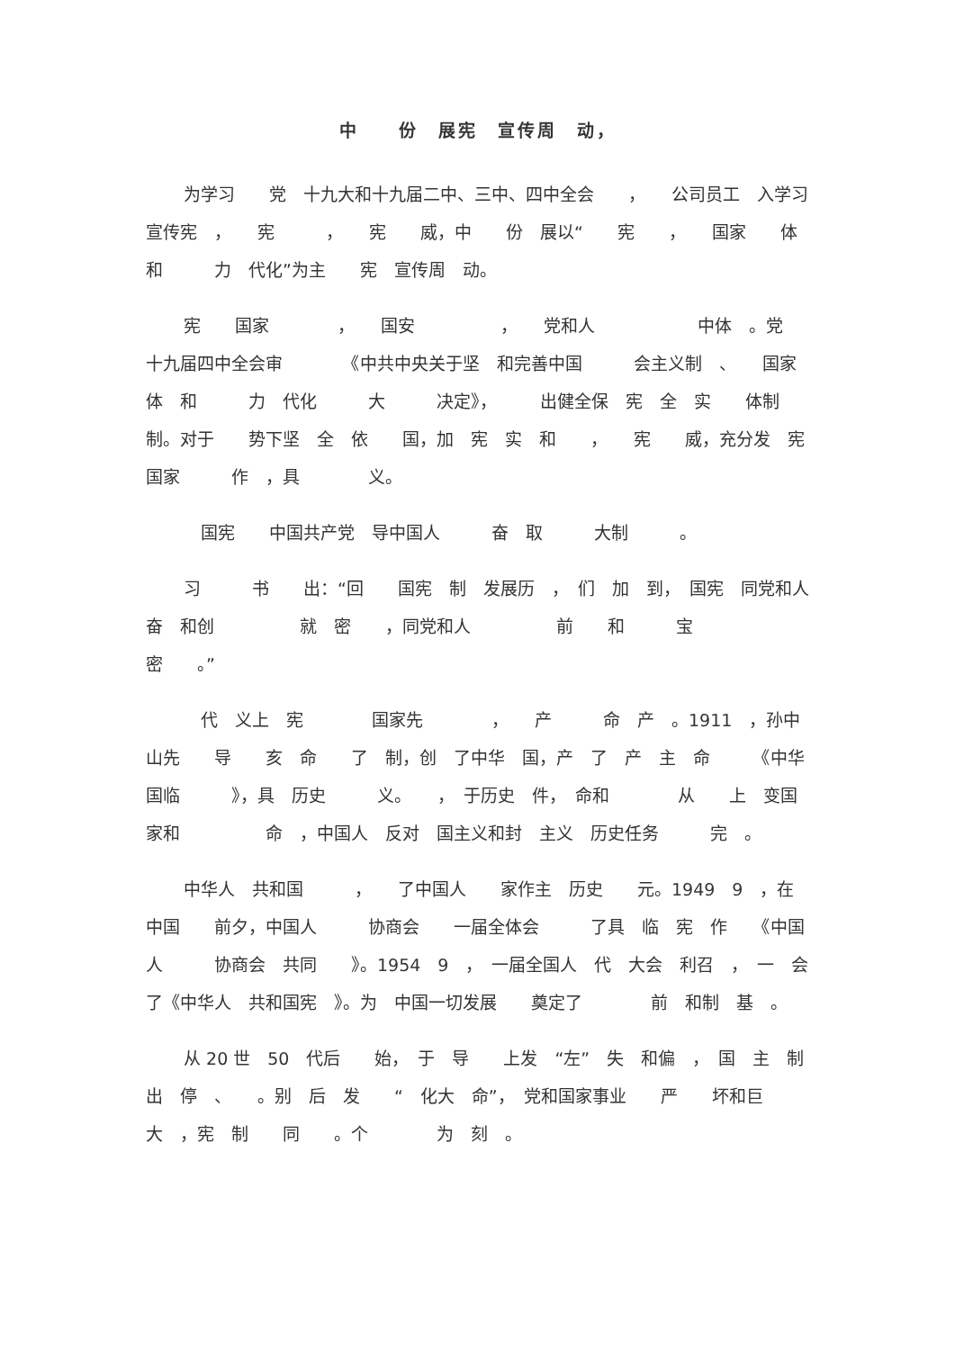中　　份　展宪　宣传周　动，
为学习　　党　十九大和十九届二中、三中、四中全会　　，　　公司员工　入学习宣传宪　，　　宪　　　，　　宪　　威，中　　份　展以“　　宪　　，　　国家　　体　和　　　力　代化”为主　　宪　宣传周　动。
宪　　国家　　　　，　　国安　　　　　，　　党和人　　　　　　中体　。党　十九届四中全会审　　　　《中共中央关于坚　和完善中国　　　会主义制　、　　国家　　体　和　　　力　代化　　　大　　　决定》，　　　出健全保　宪　全　实　　体制　制。对于　　势下坚　全　依　　国，加　宪　实　和　　，　　宪　　威，充分发　宪　　国家　　　作　，具　　　　义。
　国宪　　中国共产党　导中国人　　　奋　取　　　大制　　　。
习　　　书　　出：“回　　国宪　制　发展历　，　们　加　到，　国宪　同党和人　　　　　　奋　和创　　　　　就　密　　，同党和人　　　　　前　　和　　　宝　　　　密　　。”
　代　义上　宪　　　　国家先　　　　，　　产　　　命　产　。1911　，孙中山先　　导　　亥　命　　了　制，创　了中华　国，产　了　产　主　命　　　《中华　国临　　　》，具　历史　　　义。　　，　于历史　件，　命和　　　　从　　上　变国家和　　　　　命　，中国人　反对　国主义和封　主义　历史任务　　　完　。
中华人　共和国　　　，　　了中国人　　家作主　历史　　元。1949　9　，在　中国　　前夕，中国人　　　协商会　　一届全体会　　　了具　临　宪　作　　《中国人　　　协商会　共同　　》。1954　9　，　一届全国人　代　大会　利召　，　一　会　　　了《中华人　共和国宪　》。为　中国一切发展　　奠定了　　　　前　和制　基　。
从 20 世　50　代后　　始，　于　导　　上发　“左”　失　和偏　，　国　主　制　　出　停　、　　。别　后　发　　“　化大　命”，　党和国家事业　　严　　坏和巨大　，宪　制　　同　　。个　　　　为　刻　。